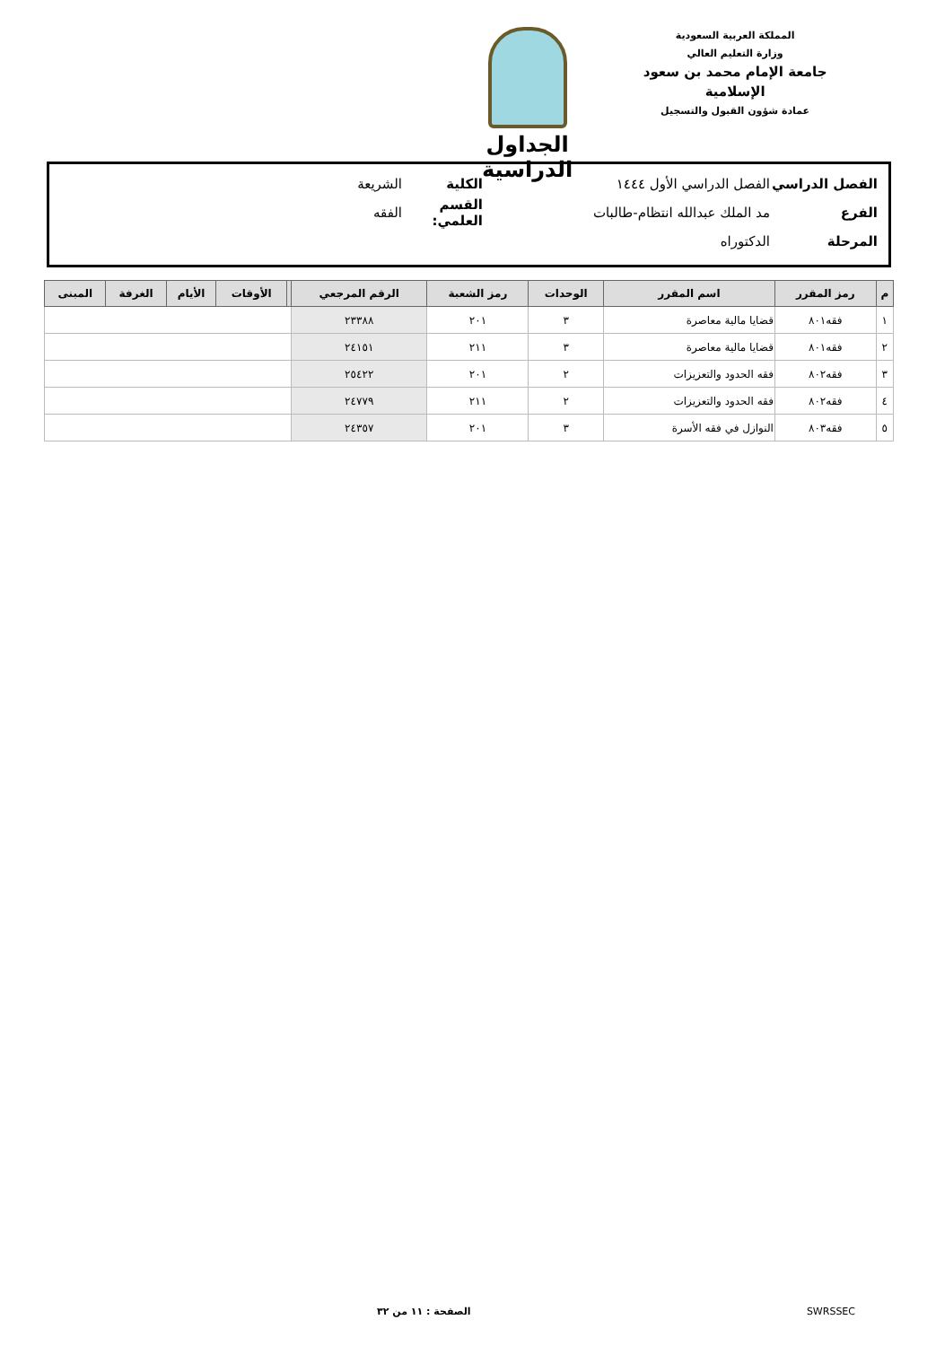المملكة العربية السعودية
وزارة التعليم العالي
جامعة الإمام محمد بن سعود الإسلامية
عمادة شؤون القبول والتسجيل
الجداول الدراسية
الفصل الدراسي الفصل الدراسي الأول ١٤٤٤ الكلية الشريعة
الفرع مد الملك عبدالله انتظام-طالبات القسم العلمي: الفقه
المرحلة الدكتوراه
| م | رمز المقرر | اسم المقرر | الوحدات | رمز الشعبة | الرقم المرجعي | | الأوقات | الأيام | الغرفة | المبنى |
| --- | --- | --- | --- | --- | --- | --- | --- | --- | --- | --- |
| ١ | فقه٨٠١ | قضايا مالية معاصرة | ٣ | ٢٠١ | ٢٣٣٨٨ | | | | | |
| ٢ | فقه٨٠١ | قضايا مالية معاصرة | ٣ | ٢١١ | ٢٤١٥١ | | | | | |
| ٣ | فقه٨٠٢ | فقه الحدود والتعزيزات | ٢ | ٢٠١ | ٢٥٤٢٢ | | | | | |
| ٤ | فقه٨٠٢ | فقه الحدود والتعزيزات | ٢ | ٢١١ | ٢٤٧٧٩ | | | | | |
| ٥ | فقه٨٠٣ | النوازل في فقه الأسرة | ٣ | ٢٠١ | ٢٤٣٥٧ | | | | | |
الصفحة : ١١ من ٣٢ SWRSSEC